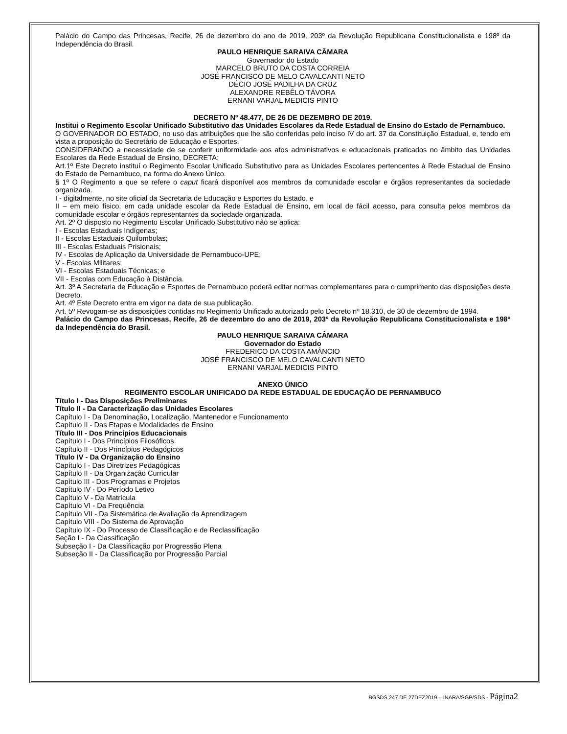Palácio do Campo das Princesas, Recife, 26 de dezembro do ano de 2019, 203º da Revolução Republicana Constitucionalista e 198º da Independência do Brasil.
PAULO HENRIQUE SARAIVA CÂMARA
Governador do Estado
MARCELO BRUTO DA COSTA CORREIA
JOSÉ FRANCISCO DE MELO CAVALCANTI NETO
DÉCIO JOSÉ PADILHA DA CRUZ
ALEXANDRE REBÊLO TÁVORA
ERNANI VARJAL MEDICIS PINTO
DECRETO Nº 48.477, DE 26 DE DEZEMBRO DE 2019.
Institui o Regimento Escolar Unificado Substitutivo das Unidades Escolares da Rede Estadual de Ensino do Estado de Pernambuco.
O GOVERNADOR DO ESTADO, no uso das atribuições que lhe são conferidas pelo inciso IV do art. 37 da Constituição Estadual, e, tendo em vista a proposição do Secretário de Educação e Esportes,
CONSIDERANDO a necessidade de se conferir uniformidade aos atos administrativos e educacionais praticados no âmbito das Unidades Escolares da Rede Estadual de Ensino, DECRETA:
Art.1º Este Decreto instituí o Regimento Escolar Unificado Substitutivo para as Unidades Escolares pertencentes à Rede Estadual de Ensino do Estado de Pernambuco, na forma do Anexo Único.
§ 1º O Regimento a que se refere o caput ficará disponível aos membros da comunidade escolar e órgãos representantes da sociedade organizada.
I - digitalmente, no site oficial da Secretaria de Educação e Esportes do Estado, e
II – em meio físico, em cada unidade escolar da Rede Estadual de Ensino, em local de fácil acesso, para consulta pelos membros da comunidade escolar e órgãos representantes da sociedade organizada.
Art. 2º O disposto no Regimento Escolar Unificado Substitutivo não se aplica:
I - Escolas Estaduais Indígenas;
II - Escolas Estaduais Quilombolas;
III - Escolas Estaduais Prisionais;
IV - Escolas de Aplicação da Universidade de Pernambuco-UPE;
V - Escolas Militares;
VI - Escolas Estaduais Técnicas; e
VII - Escolas com Educação à Distância.
Art. 3º A Secretaria de Educação e Esportes de Pernambuco poderá editar normas complementares para o cumprimento das disposições deste Decreto.
Art. 4º Este Decreto entra em vigor na data de sua publicação.
Art. 5º Revogam-se as disposições contidas no Regimento Unificado autorizado pelo Decreto nº 18.310, de 30 de dezembro de 1994.
Palácio do Campo das Princesas, Recife, 26 de dezembro do ano de 2019, 203º da Revolução Republicana Constitucionalista e 198º da Independência do Brasil.
PAULO HENRIQUE SARAIVA CÂMARA
Governador do Estado
FREDERICO DA COSTA AMÂNCIO
JOSÉ FRANCISCO DE MELO CAVALCANTI NETO
ERNANI VARJAL MEDICIS PINTO
ANEXO ÚNICO
REGIMENTO ESCOLAR UNIFICADO DA REDE ESTADUAL DE EDUCAÇÃO DE PERNAMBUCO
Título I - Das Disposições Preliminares
Título II - Da Caracterização das Unidades Escolares
Capítulo I - Da Denominação, Localização, Mantenedor e Funcionamento
Capítulo II - Das Etapas e Modalidades de Ensino
Título III - Dos Princípios Educacionais
Capítulo I - Dos Princípios Filosóficos
Capítulo II - Dos Princípios Pedagógicos
Título IV - Da Organização do Ensino
Capítulo I - Das Diretrizes Pedagógicas
Capítulo II - Da Organização Curricular
Capítulo III - Dos Programas e Projetos
Capítulo IV - Do Período Letivo
Capítulo V - Da Matrícula
Capítulo VI - Da Frequência
Capítulo VII - Da Sistemática de Avaliação da Aprendizagem
Capítulo VIII - Do Sistema de Aprovação
Capítulo IX - Do Processo de Classificação e de Reclassificação
Seção I - Da Classificação
Subseção I - Da Classificação por Progressão Plena
Subseção II - Da Classificação por Progressão Parcial
BGSDS 247 DE 27DEZ2019 – INARA/SGP/SDS - Página2